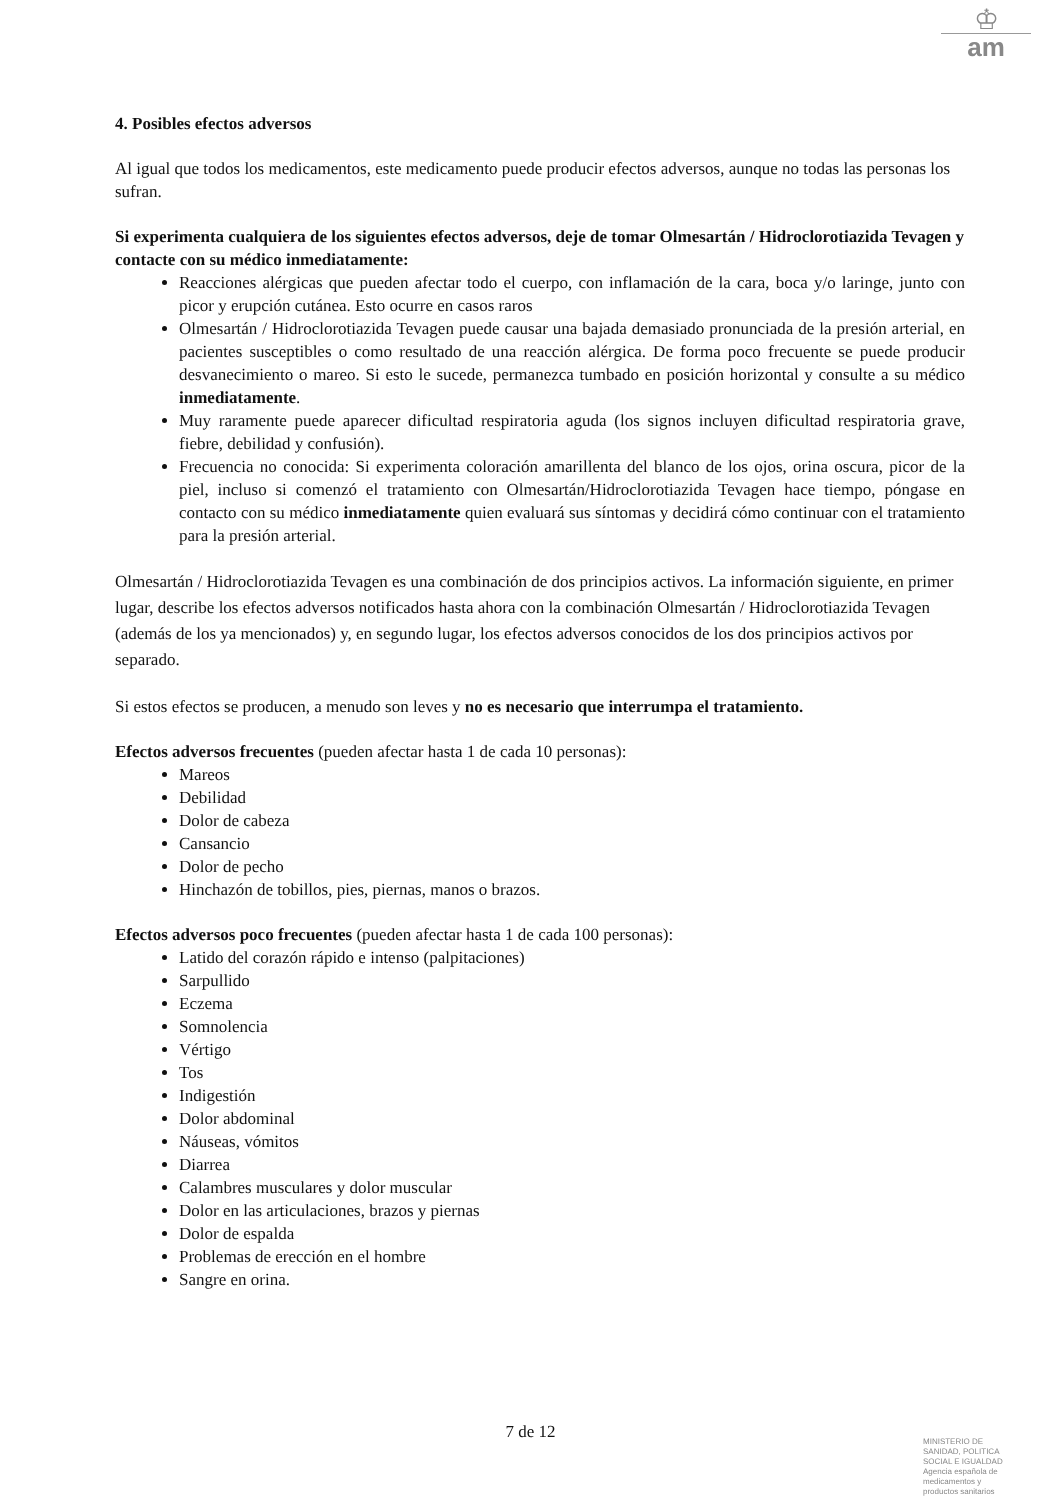♔
am
4. Posibles efectos adversos
Al igual que todos los medicamentos, este medicamento puede producir efectos adversos, aunque no todas las personas los sufran.
Si experimenta cualquiera de los siguientes efectos adversos, deje de tomar Olmesartán / Hidroclorotiazida Tevagen y contacte con su médico inmediatamente:
Reacciones alérgicas que pueden afectar todo el cuerpo, con inflamación de la cara, boca y/o laringe, junto con picor y erupción cutánea. Esto ocurre en casos raros
Olmesartán / Hidroclorotiazida Tevagen puede causar una bajada demasiado pronunciada de la presión arterial, en pacientes susceptibles o como resultado de una reacción alérgica. De forma poco frecuente se puede producir desvanecimiento o mareo. Si esto le sucede, permanezca tumbado en posición horizontal y consulte a su médico inmediatamente.
Muy raramente puede aparecer dificultad respiratoria aguda (los signos incluyen dificultad respiratoria grave, fiebre, debilidad y confusión).
Frecuencia no conocida: Si experimenta coloración amarillenta del blanco de los ojos, orina oscura, picor de la piel, incluso si comenzó el tratamiento con Olmesartán/Hidroclorotiazida Tevagen hace tiempo, póngase en contacto con su médico inmediatamente quien evaluará sus síntomas y decidirá cómo continuar con el tratamiento para la presión arterial.
Olmesartán / Hidroclorotiazida Tevagen es una combinación de dos principios activos. La información siguiente, en primer lugar, describe los efectos adversos notificados hasta ahora con la combinación Olmesartán / Hidroclorotiazida Tevagen (además de los ya mencionados) y, en segundo lugar, los efectos adversos conocidos de los dos principios activos por separado.
Si estos efectos se producen, a menudo son leves y no es necesario que interrumpa el tratamiento.
Efectos adversos frecuentes (pueden afectar hasta 1 de cada 10 personas):
Mareos
Debilidad
Dolor de cabeza
Cansancio
Dolor de pecho
Hinchazón de tobillos, pies, piernas, manos o brazos.
Efectos adversos poco frecuentes (pueden afectar hasta 1 de cada 100 personas):
Latido del corazón rápido e intenso (palpitaciones)
Sarpullido
Eczema
Somnolencia
Vértigo
Tos
Indigestión
Dolor abdominal
Náuseas, vómitos
Diarrea
Calambres musculares y dolor muscular
Dolor en las articulaciones, brazos y piernas
Dolor de espalda
Problemas de erección en el hombre
Sangre en orina.
7 de 12
MINISTERIO DE
SANIDAD, POLITICA
SOCIAL E IGUALDAD
Agencia española de
medicamentos y
productos sanitarios